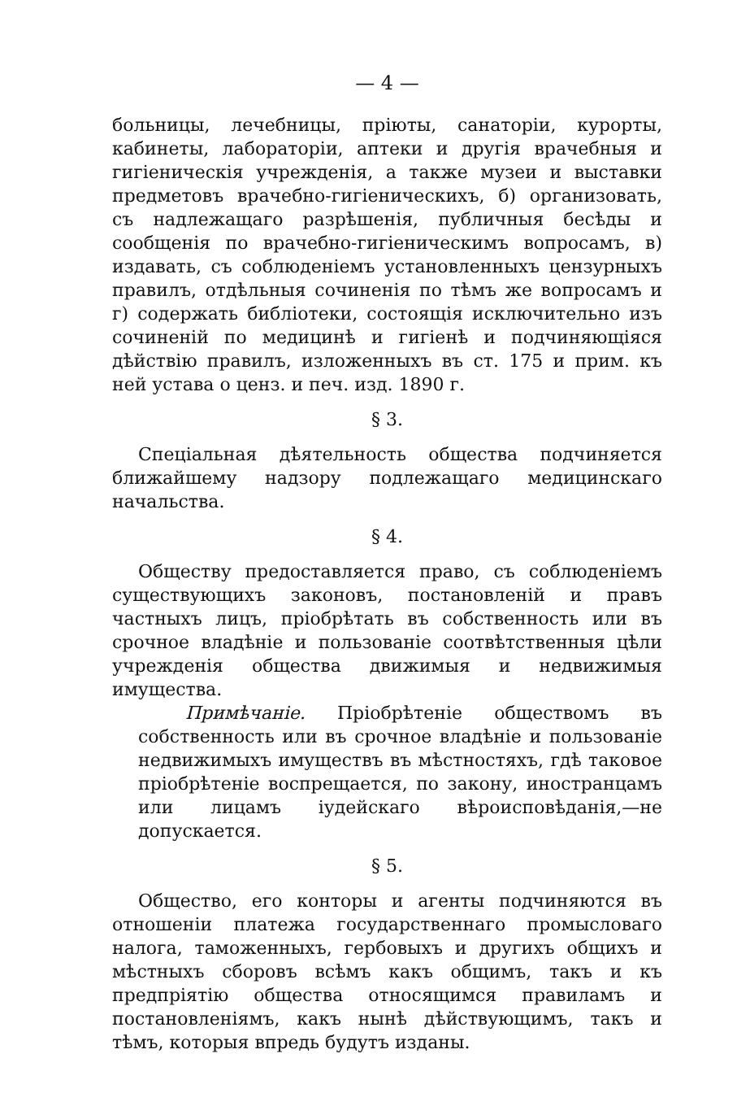— 4 —
больницы, лечебницы, пріюты, санаторіи, курорты, кабинеты, лабораторіи, аптеки и другія врачебныя и гигіеническія учрежденія, а также музеи и выставки предметовъ врачебно-гигіеническихъ, б) организовать, съ надлежащаго разрѣшенія, публичныя бесѣды и сообщенія по врачебно-гигіеническимъ вопросамъ, в) издавать, съ соблюденіемъ установленныхъ цензурныхъ правилъ, отдѣльныя сочиненія по тѣмъ же вопросамъ и г) содержать библіотеки, состоящія исключительно изъ сочиненій по медицинѣ и гигіенѣ и подчиняющіяся дѣйствію правилъ, изложенныхъ въ ст. 175 и прим. къ ней устава о ценз. и печ. изд. 1890 г.
§ 3.
Спеціальная дѣятельность общества подчиняется ближайшему надзору подлежащаго медицинскаго начальства.
§ 4.
Обществу предоставляется право, съ соблюденіемъ существующихъ законовъ, постановленій и правъ частныхъ лицъ, пріобрѣтать въ собственность или въ срочное владѣніе и пользованіе соотвѣтственныя цѣли учрежденія общества движимыя и недвижимыя имущества.
Примѣчаніе. Пріобрѣтеніе обществомъ въ собственность или въ срочное владѣніе и пользованіе недвижимыхъ имуществъ въ мѣстностяхъ, гдѣ таковое пріобрѣтеніе воспрещается, по закону, иностранцамъ или лицамъ іудейскаго вѣроисповѣданія,—не допускается.
§ 5.
Общество, его конторы и агенты подчиняются въ отношеніи платежа государственнаго промысловаго налога, таможенныхъ, гербовыхъ и другихъ общихъ и мѣстныхъ сборовъ всѣмъ какъ общимъ, такъ и къ предпріятію общества относящимся правиламъ и постановленіямъ, какъ нынѣ дѣйствующимъ, такъ и тѣмъ, которыя впредь будутъ изданы.